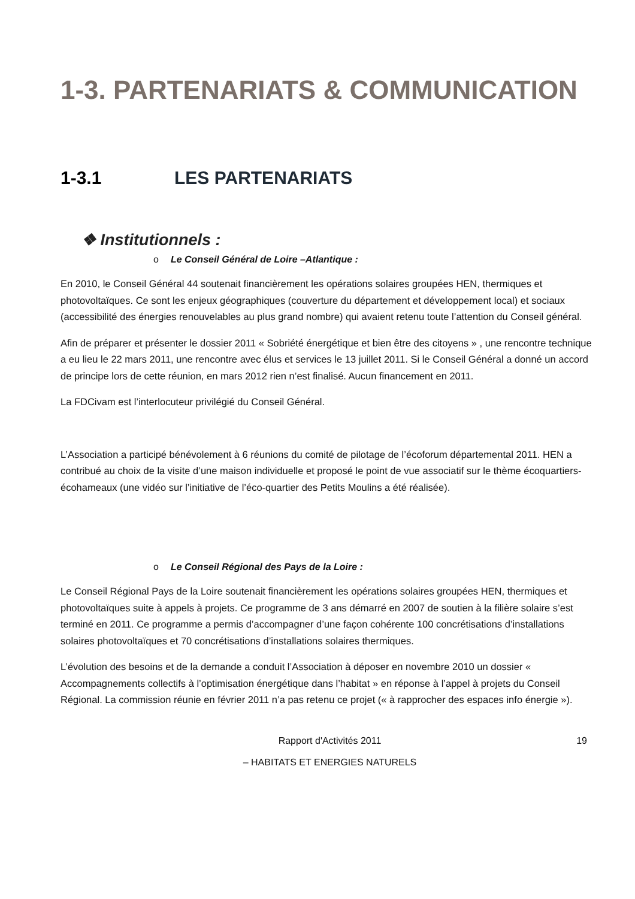1-3. PARTENARIATS & COMMUNICATION
1-3.1 LES PARTENARIATS
❖ Institutionnels :
o Le Conseil Général de Loire –Atlantique :
En 2010, le Conseil Général 44 soutenait financièrement les opérations solaires groupées HEN, thermiques et photovoltaïques. Ce sont les enjeux géographiques (couverture du département et développement local) et sociaux (accessibilité des énergies renouvelables au plus grand nombre) qui avaient retenu toute l’attention du Conseil général.
Afin de préparer et présenter le dossier 2011 « Sobriété énergétique et bien être des citoyens » , une rencontre technique a eu lieu le 22 mars 2011, une rencontre avec élus et services le 13 juillet 2011. Si le Conseil Général a donné un accord de principe lors de cette réunion, en mars 2012 rien n’est finalisé. Aucun financement en 2011.
La FDCivam est l’interlocuteur privilégié du Conseil Général.
L’Association a participé bénévolement à 6 réunions du comité de pilotage de l’écoforum départemental 2011. HEN a contribué au choix de la visite d’une maison individuelle et proposé le point de vue associatif sur le thème écoquartiers-écohameaux (une vidéo sur l’initiative de l’éco-quartier des Petits Moulins a été réalisée).
o Le Conseil Régional des Pays de la Loire :
Le Conseil Régional Pays de la Loire soutenait financièrement les opérations solaires groupées HEN, thermiques et photovoltaïques suite à appels à projets. Ce programme de 3 ans démarré en 2007 de soutien à la filière solaire s’est terminé en 2011. Ce programme a permis d’accompagner d’une façon cohérente 100 concrétisations d’installations solaires photovoltaïques et 70 concrétisations d’installations solaires thermiques.
L’évolution des besoins et de la demande a conduit l’Association à déposer en novembre 2010 un dossier « Accompagnements collectifs à l’optimisation énergétique dans l’habitat » en réponse à l’appel à projets du Conseil Régional. La commission réunie en février 2011 n’a pas retenu ce projet (« à rapprocher des espaces info énergie »).
Rapport d'Activités 2011 19
– HABITATS ET ENERGIES NATURELS